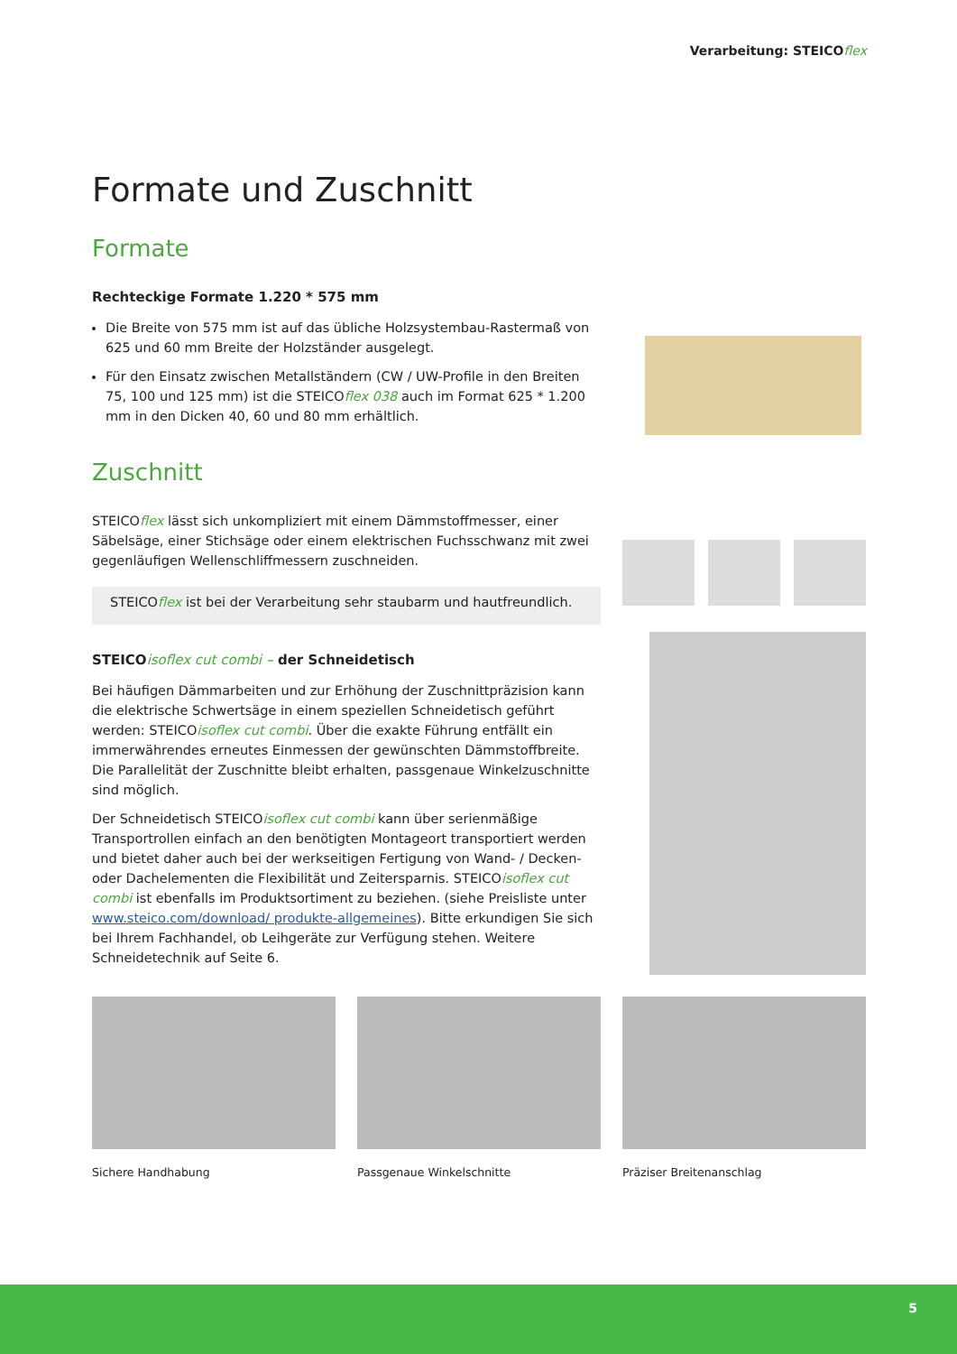Verarbeitung: STEICOflex
Formate und Zuschnitt
Formate
Rechteckige Formate 1.220 * 575 mm
Die Breite von 575 mm ist auf das übliche Holzsystembau-Rastermaß von 625 und 60 mm Breite der Holzständer ausgelegt.
Für den Einsatz zwischen Metallständern (CW / UW-Profile in den Breiten 75, 100 und 125 mm) ist die STEICOflex 038 auch im Format 625 * 1.200 mm in den Dicken 40, 60 und 80 mm erhältlich.
Zuschnitt
STEICOflex lässt sich unkompliziert mit einem Dämmstoffmesser, einer Säbelsäge, einer Stichsäge oder einem elektrischen Fuchsschwanz mit zwei gegenläufigen Wellenschliffmessern zuschneiden.
STEICOflex ist bei der Verarbeitung sehr staubarm und hautfreundlich.
STEICOisoflex cut combi – der Schneidetisch
Bei häufigen Dämmarbeiten und zur Erhöhung der Zuschnittpräzision kann die elektrische Schwertsäge in einem speziellen Schneidetisch geführt werden: STEICOisoflex cut combi. Über die exakte Führung entfällt ein immerwährendes erneutes Einmessen der gewünschten Dämmstoffbreite. Die Parallelität der Zuschnitte bleibt erhalten, passgenaue Winkelzuschnitte sind möglich.
Der Schneidetisch STEICOisoflex cut combi kann über serienmäßige Transportrollen einfach an den benötigten Montageort transportiert werden und bietet daher auch bei der werkseitigen Fertigung von Wand- / Decken- oder Dachelementen die Flexibilität und Zeitersparnis. STEICOisoflex cut combi ist ebenfalls im Produktsortiment zu beziehen. (siehe Preisliste unter www.steico.com/download/ produkte-allgemeines). Bitte erkundigen Sie sich bei Ihrem Fachhandel, ob Leihgeräte zur Verfügung stehen. Weitere Schneidetechnik auf Seite 6.
Sichere Handhabung Passgenaue Winkelschnitte Präziser Breitenanschlag
5